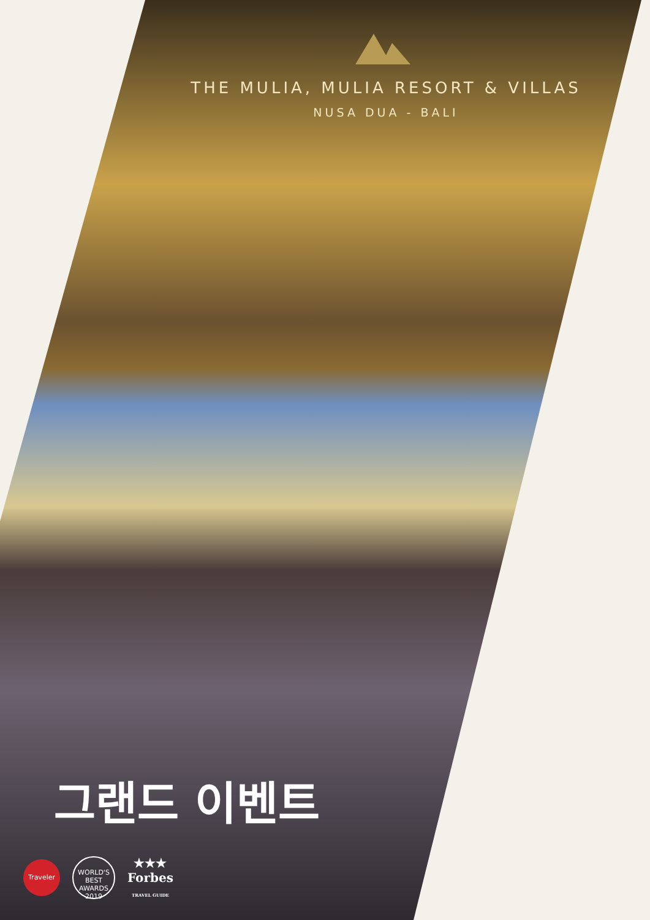THE MULIA, MULIA RESORT & VILLAS
NUSA DUA - BALI
그랜드 이벤트
Traveler
WORLD'S BEST AWARDS 2019
★★★
Forbes
TRAVEL GUIDE